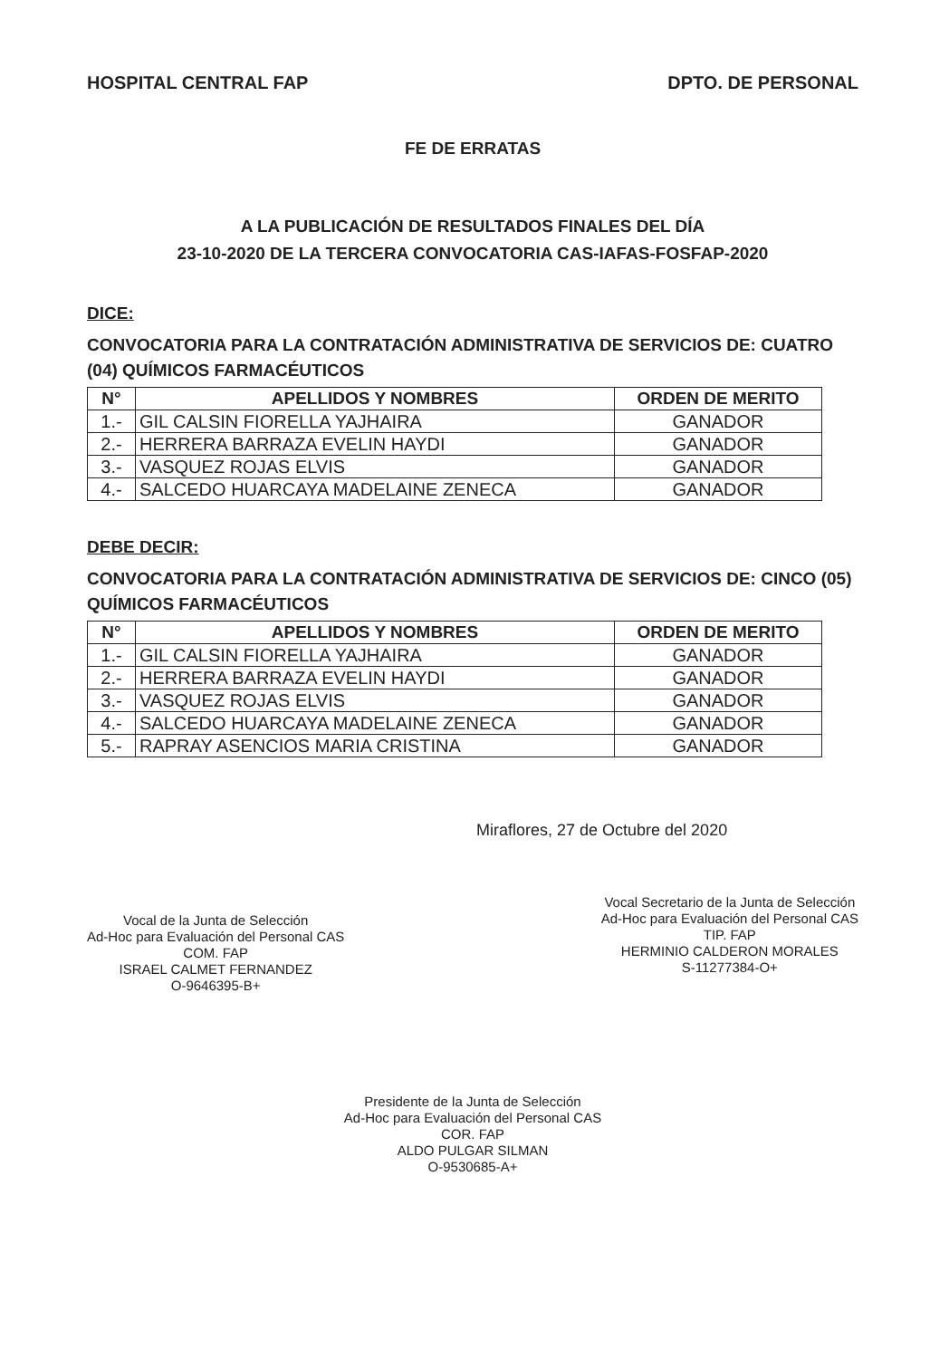HOSPITAL CENTRAL FAP DPTO. DE PERSONAL
FE DE ERRATAS
A LA PUBLICACIÓN DE RESULTADOS FINALES DEL DÍA
23-10-2020 DE LA TERCERA CONVOCATORIA CAS-IAFAS-FOSFAP-2020
DICE:
CONVOCATORIA PARA LA CONTRATACIÓN ADMINISTRATIVA DE SERVICIOS DE: CUATRO (04) QUÍMICOS FARMACÉUTICOS
| N° | APELLIDOS Y NOMBRES | ORDEN DE MERITO |
| --- | --- | --- |
| 1.- | GIL CALSIN FIORELLA YAJHAIRA | GANADOR |
| 2.- | HERRERA BARRAZA EVELIN HAYDI | GANADOR |
| 3.- | VASQUEZ ROJAS ELVIS | GANADOR |
| 4.- | SALCEDO HUARCAYA MADELAINE ZENECA | GANADOR |
DEBE DECIR:
CONVOCATORIA PARA LA CONTRATACIÓN ADMINISTRATIVA DE SERVICIOS DE: CINCO (05) QUÍMICOS FARMACÉUTICOS
| N° | APELLIDOS Y NOMBRES | ORDEN DE MERITO |
| --- | --- | --- |
| 1.- | GIL CALSIN FIORELLA YAJHAIRA | GANADOR |
| 2.- | HERRERA BARRAZA EVELIN HAYDI | GANADOR |
| 3.- | VASQUEZ ROJAS ELVIS | GANADOR |
| 4.- | SALCEDO HUARCAYA MADELAINE ZENECA | GANADOR |
| 5.- | RAPRAY ASENCIOS MARIA CRISTINA | GANADOR |
Miraflores, 27 de Octubre del 2020
Vocal de la Junta de Selección
Ad-Hoc para Evaluación del Personal CAS
COM. FAP
ISRAEL CALMET FERNANDEZ
O-9646395-B+
Vocal Secretario de la Junta de Selección
Ad-Hoc para Evaluación del Personal CAS
TIP. FAP
HERMINIO CALDERON MORALES
S-11277384-O+
Presidente de la Junta de Selección
Ad-Hoc para Evaluación del Personal CAS
COR. FAP
ALDO PULGAR SILMAN
O-9530685-A+